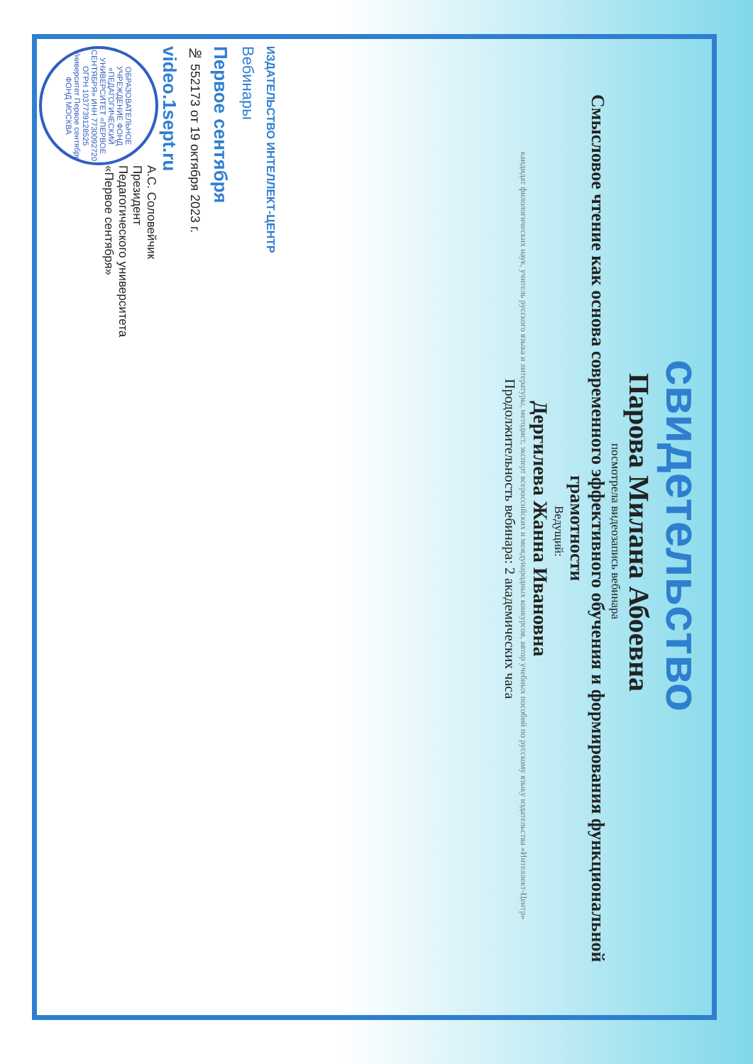свидетельство
Парова Милана Абоевна
посмотрела видеозапись вебинара
Смысловое чтение как основа современного эффективного обучения и формирования функциональной грамотности
Ведущий:
Дергилева Жанна Ивановна
кандидат филологических наук, учитель русского языка и литературы, методист, эксперт всероссийских и международных конкурсов, автор учебных пособий по русскому языку издательства «Интеллект-Центр»
Продолжительность вебинара: 2 академических часа
ИЗДАТЕЛЬСТВО ИНТЕЛЛЕКТ-ЦЕНТР
Вебинары
Первое сентября
№ 552173 от 19 октября 2023 г.
video.1sept.ru
ОБРАЗОВАТЕЛЬНОЕ УЧРЕЖДЕНИЕ ФОНД «ПЕДАГОГИЧЕСКИЙ УНИВЕРСИТЕТ «ПЕРВОЕ СЕНТЯБРЯ» ИНН 7730092720 ОГРН 1037739128525 Университет Первое сентября ФОНД МОСКВА
А.С. Соловейчик
Президент
Педагогического университета
«Первое сентября»